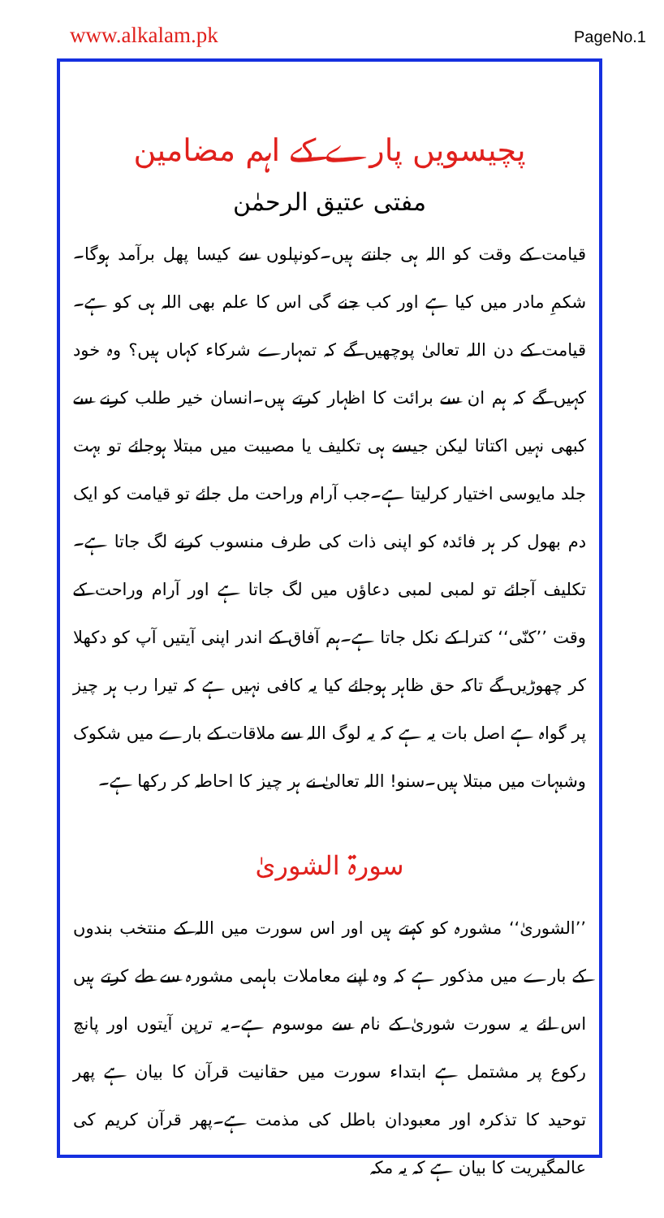www.alkalam.pk PageNo.1
پچیسویں پارے کے اہم مضامین
مفتی عتیق الرحمٰن
قیامت کے وقت کو اللہ ہی جانتے ہیں۔کونپلوں سے کیسا پھل برآمد ہوگا۔شکمِ مادر میں کیا ہے اور کب جنے گی اس کا علم بھی اللہ ہی کو ہے۔قیامت کے دن اللہ تعالیٰ پوچھیں گے کہ تمہارے شرکاء کہاں ہیں؟ وہ خود کہیں گے کہ ہم ان سے برائت کا اظہار کرتے ہیں۔انسان خیر طلب کرنے سے کبھی نہیں اکتاتا لیکن جیسے ہی تکلیف یا مصیبت میں مبتلا ہوجائے تو بہت جلد مایوسی اختیار کرلیتا ہے۔جب آرام وراحت مل جائے تو قیامت کو ایک دم بھول کر ہر فائدہ کو اپنی ذات کی طرف منسوب کرنے لگ جاتا ہے۔تکلیف آجائے تو لمبی لمبی دعاؤں میں لگ جاتا ہے اور آرام وراحت کے وقت ’’کنّی‘‘ کترا کے نکل جاتا ہے۔ہم آفاق کے اندر اپنی آیتیں آپ کو دکھلا کر چھوڑیں گے تاکہ حق ظاہر ہوجائے کیا یہ کافی نہیں ہے کہ تیرا رب ہر چیز پر گواہ ہے اصل بات یہ ہے کہ یہ لوگ اللہ سے ملاقات کے بارے میں شکوک وشبہات میں مبتلا ہیں۔سنو! اللہ تعالیٰ نے ہر چیز کا احاطہ کر رکھا ہے۔
سورۃ الشوریٰ
’’الشوریٰ‘‘ مشورہ کو کہتے ہیں اور اس سورت میں اللہ کے منتخب بندوں کے بارے میں مذکور ہے کہ وہ اپنے معاملات باہمی مشورہ سے طے کرتے ہیں اس لئے یہ سورت شوریٰ کے نام سے موسوم ہے۔یہ ترپن آیتوں اور پانچ رکوع پر مشتمل ہے ابتداء سورت میں حقانیت قرآن کا بیان ہے پھر توحید کا تذکرہ اور معبودان باطل کی مذمت ہے۔پھر قرآن کریم کی عالمگیریت کا بیان ہے کہ یہ مکہ